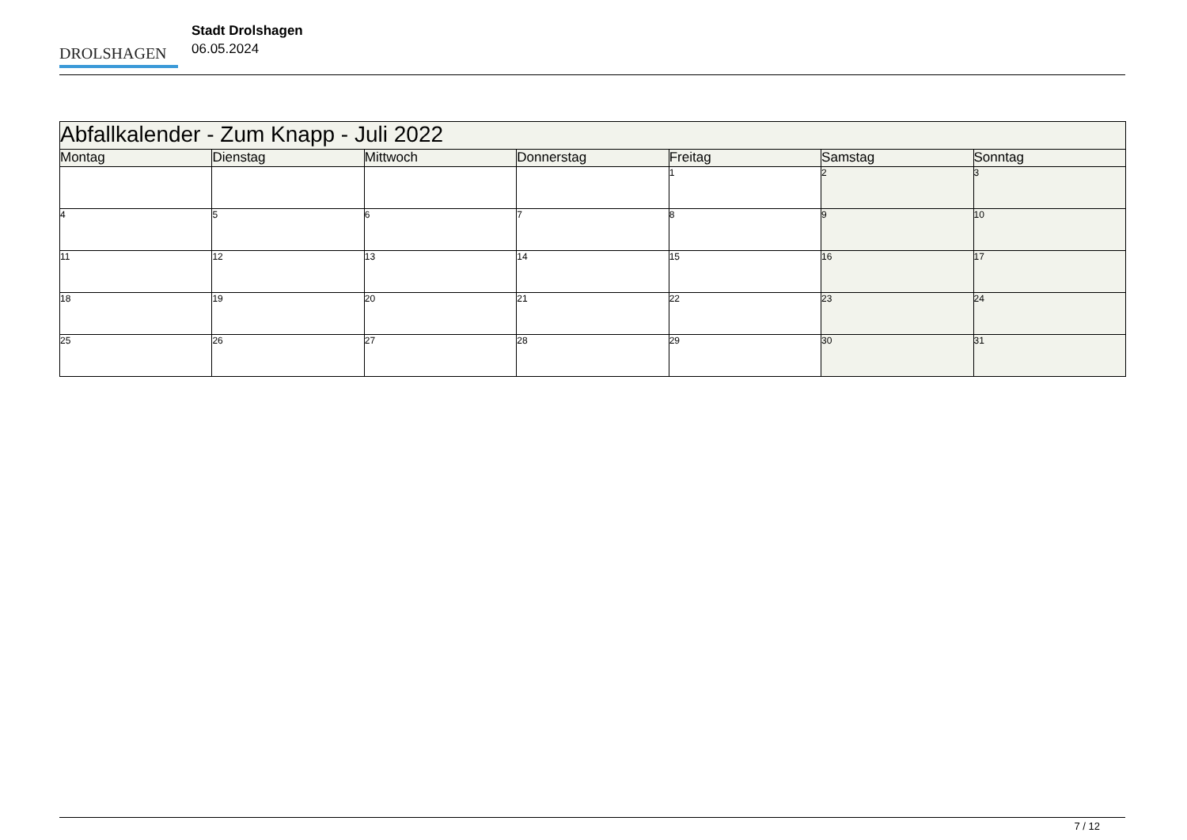DROLSHAGEN
Stadt Drolshagen
06.05.2024
| Abfallkalender - Zum Knapp - Juli 2022 | | | | | | |
| Montag | Dienstag | Mittwoch | Donnerstag | Freitag | Samstag | Sonntag |
| | | | | 1 | 2 | 3 |
| 4 | 5 | 6 | 7 | 8 | 9 | 10 |
| 11 | 12 | 13 | 14 | 15 | 16 | 17 |
| 18 | 19 | 20 | 21 | 22 | 23 | 24 |
| 25 | 26 | 27 | 28 | 29 | 30 | 31 |
7 / 12